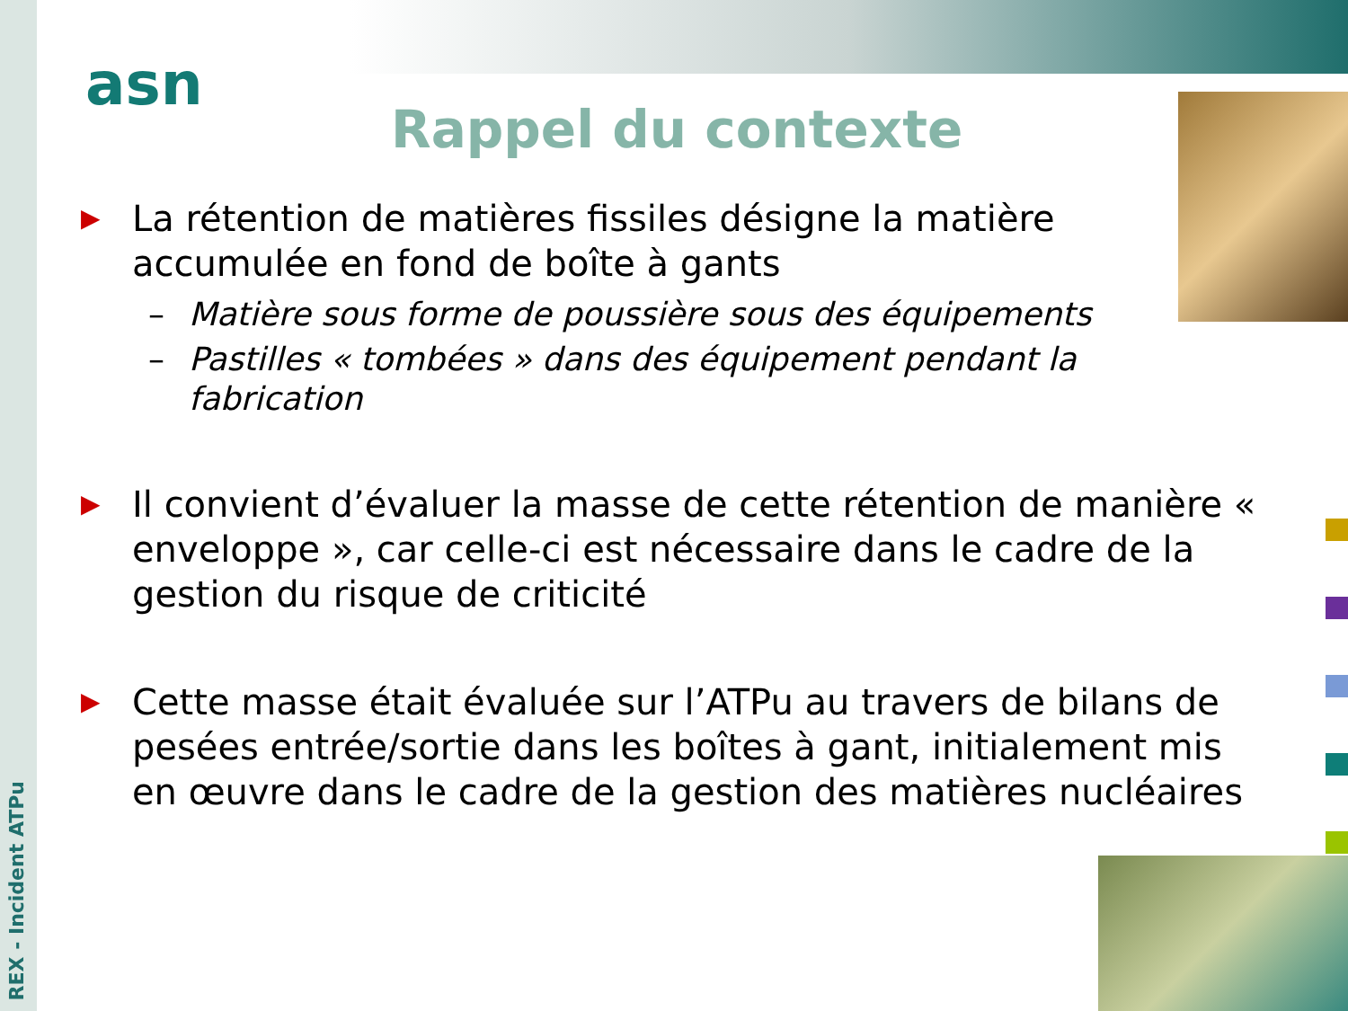REX - Incident ATPu
asn
Rappel du contexte
▶
La rétention de matières fissiles désigne la matière accumulée en fond de boîte à gants
– Matière sous forme de poussière sous des équipements
– Pastilles « tombées » dans des équipement pendant la fabrication
▶
Il convient d’évaluer la masse de cette rétention de manière « enveloppe », car celle-ci est nécessaire dans le cadre de la gestion du risque de criticité
▶
Cette masse était évaluée sur l’ATPu au travers de bilans de pesées entrée/sortie dans les boîtes à gant, initialement mis en œuvre dans le cadre de la gestion des matières nucléaires